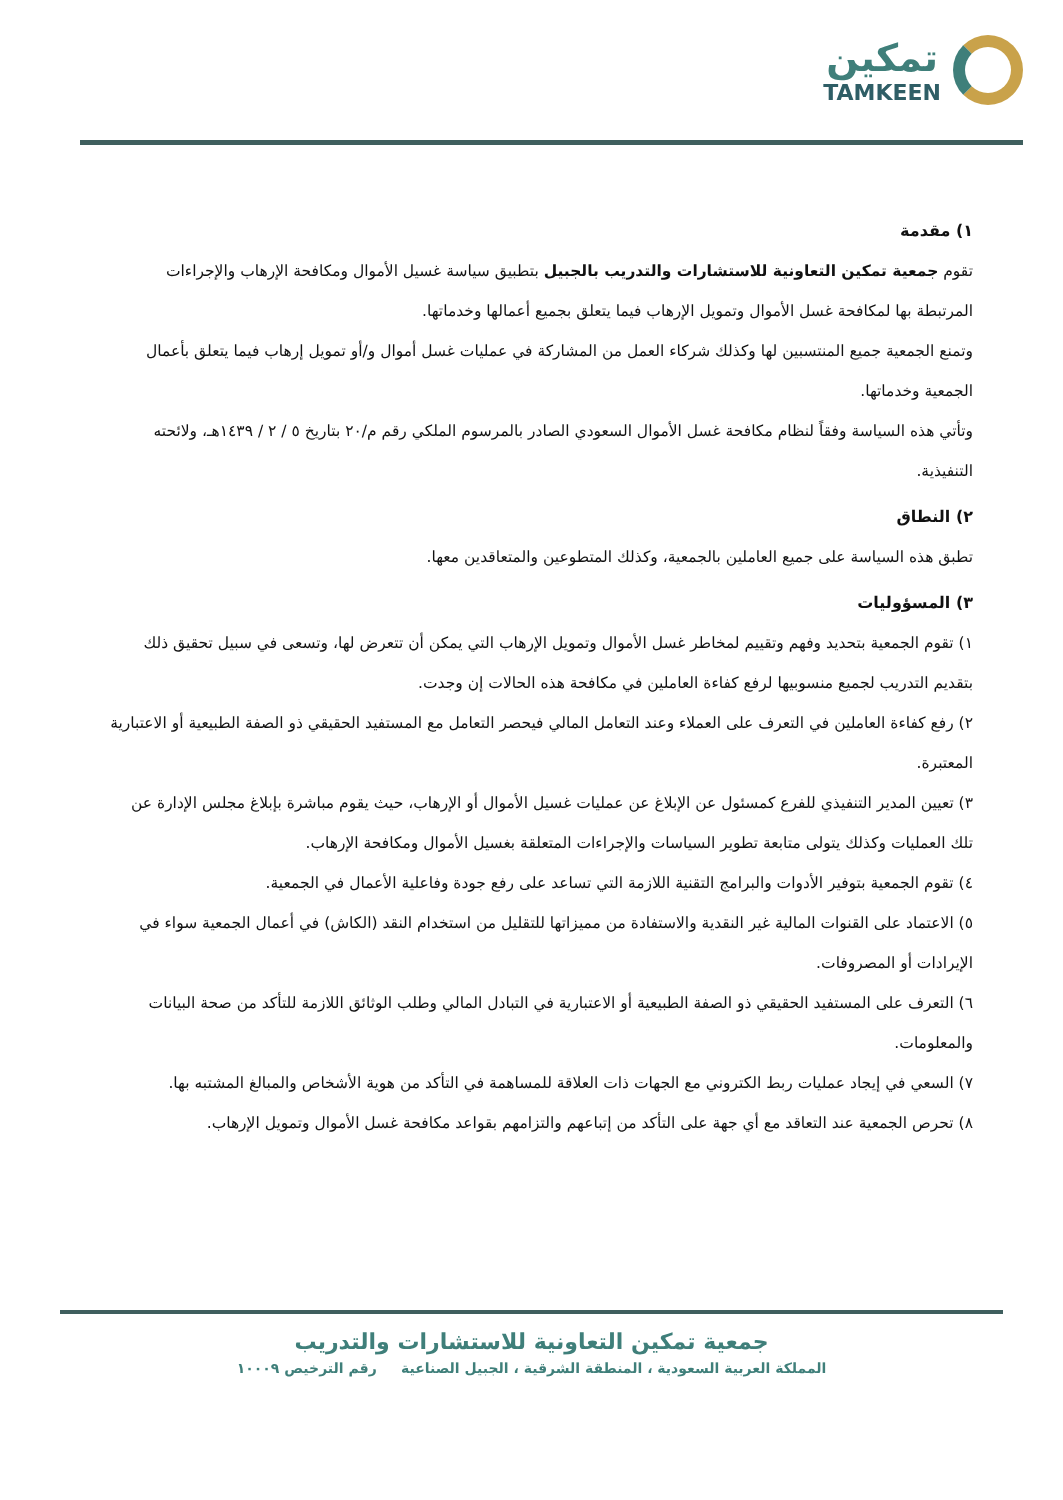تمكين
TAMKEEN
١) مقدمة
تقوم جمعية تمكين التعاونية للاستشارات والتدريب بالجبيل بتطبيق سياسة غسيل الأموال ومكافحة الإرهاب والإجراءات المرتبطة بها لمكافحة غسل الأموال وتمويل الإرهاب فيما يتعلق بجميع أعمالها وخدماتها.
وتمنع الجمعية جميع المنتسبين لها وكذلك شركاء العمل من المشاركة في عمليات غسل أموال و/أو تمويل إرهاب فيما يتعلق بأعمال الجمعية وخدماتها.
وتأتي هذه السياسة وفقاً لنظام مكافحة غسل الأموال السعودي الصادر بالمرسوم الملكي رقم م/٢٠ بتاريخ ٥ / ٢ / ١٤٣٩هـ، ولائحته التنفيذية.
٢) النطاق
تطبق هذه السياسة على جميع العاملين بالجمعية، وكذلك المتطوعين والمتعاقدين معها.
٣) المسؤوليات
١) تقوم الجمعية بتحديد وفهم وتقييم لمخاطر غسل الأموال وتمويل الإرهاب التي يمكن أن تتعرض لها، وتسعى في سبيل تحقيق ذلك بتقديم التدريب لجميع منسوبيها لرفع كفاءة العاملين في مكافحة هذه الحالات إن وجدت.
٢) رفع كفاءة العاملين في التعرف على العملاء وعند التعامل المالي فيحصر التعامل مع المستفيد الحقيقي ذو الصفة الطبيعية أو الاعتبارية المعتبرة.
٣) تعيين المدير التنفيذي للفرع كمسئول عن الإبلاغ عن عمليات غسيل الأموال أو الإرهاب، حيث يقوم مباشرة بإبلاغ مجلس الإدارة عن تلك العمليات وكذلك يتولى متابعة تطوير السياسات والإجراءات المتعلقة بغسيل الأموال ومكافحة الإرهاب.
٤) تقوم الجمعية بتوفير الأدوات والبرامج التقنية اللازمة التي تساعد على رفع جودة وفاعلية الأعمال في الجمعية.
٥) الاعتماد على القنوات المالية غير النقدية والاستفادة من مميزاتها للتقليل من استخدام النقد (الكاش) في أعمال الجمعية سواء في الإيرادات أو المصروفات.
٦) التعرف على المستفيد الحقيقي ذو الصفة الطبيعية أو الاعتبارية في التبادل المالي وطلب الوثائق اللازمة للتأكد من صحة البيانات والمعلومات.
٧) السعي في إيجاد عمليات ربط الكتروني مع الجهات ذات العلاقة للمساهمة في التأكد من هوية الأشخاص والمبالغ المشتبه بها.
٨) تحرص الجمعية عند التعاقد مع أي جهة على التأكد من إتباعهم والتزامهم بقواعد مكافحة غسل الأموال وتمويل الإرهاب.
جمعية تمكين التعاونية للاستشارات والتدريب
المملكة العربية السعودية ، المنطقة الشرقية ، الجبيل الصناعية رقم الترخيص ١٠٠٠٩